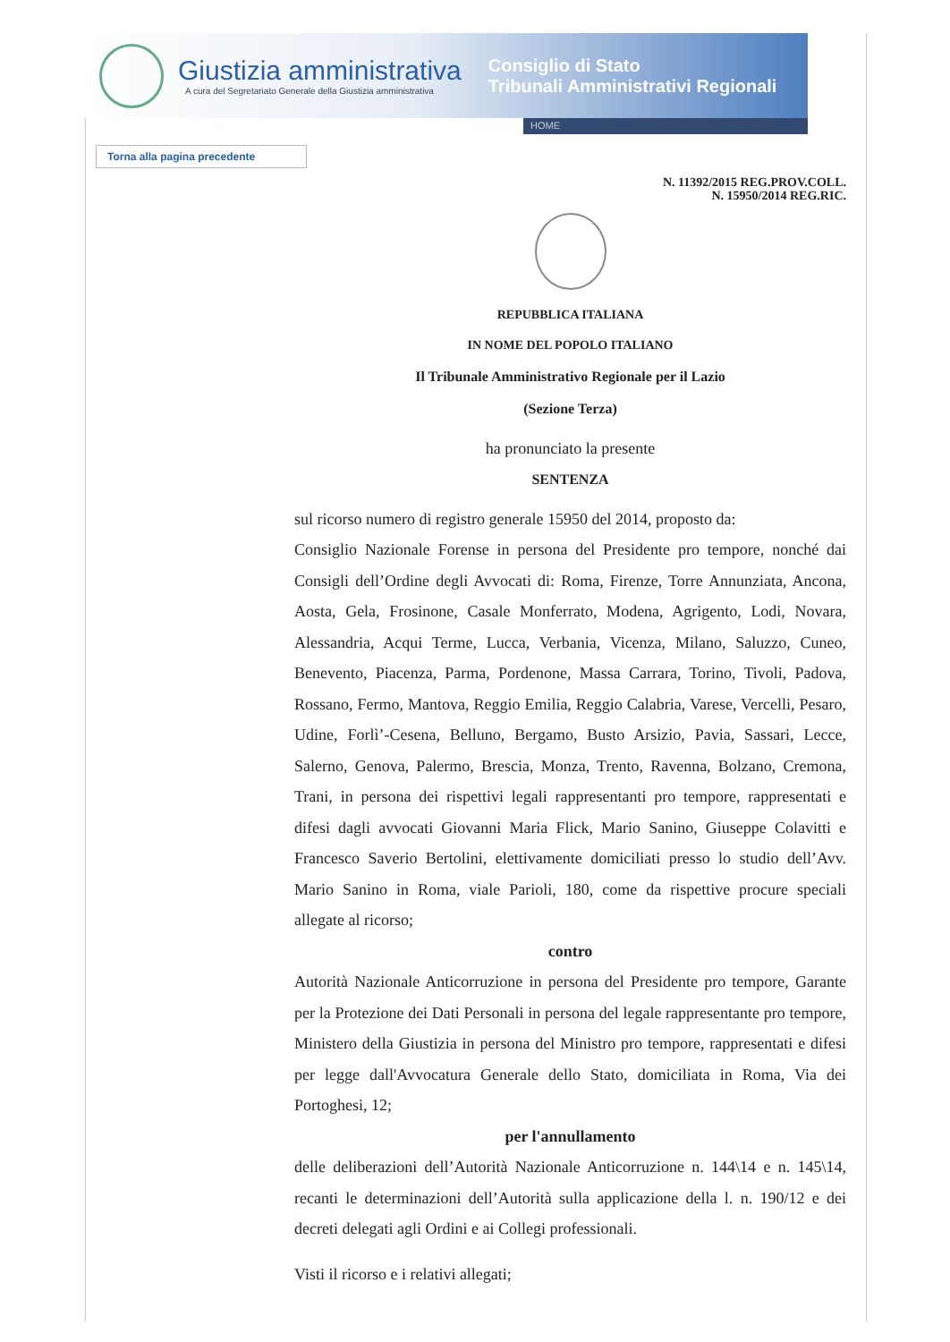Giustizia amministrativa
A cura del Segretariato Generale della Giustizia amministrativa
Consiglio di Stato
Tribunali Amministrativi Regionali
HOME
Torna alla pagina precedente
N. 11392/2015 REG.PROV.COLL.
N. 15950/2014 REG.RIC.
REPUBBLICA ITALIANA
IN NOME DEL POPOLO ITALIANO
Il Tribunale Amministrativo Regionale per il Lazio
(Sezione Terza)
ha pronunciato la presente
SENTENZA
sul ricorso numero di registro generale 15950 del 2014, proposto da:
Consiglio Nazionale Forense in persona del Presidente pro tempore, nonché dai Consigli dell’Ordine degli Avvocati di: Roma, Firenze, Torre Annunziata, Ancona, Aosta, Gela, Frosinone, Casale Monferrato, Modena, Agrigento, Lodi, Novara, Alessandria, Acqui Terme, Lucca, Verbania, Vicenza, Milano, Saluzzo, Cuneo, Benevento, Piacenza, Parma, Pordenone, Massa Carrara, Torino, Tivoli, Padova, Rossano, Fermo, Mantova, Reggio Emilia, Reggio Calabria, Varese, Vercelli, Pesaro, Udine, Forlì’-Cesena, Belluno, Bergamo, Busto Arsizio, Pavia, Sassari, Lecce, Salerno, Genova, Palermo, Brescia, Monza, Trento, Ravenna, Bolzano, Cremona, Trani, in persona dei rispettivi legali rappresentanti pro tempore, rappresentati e difesi dagli avvocati Giovanni Maria Flick, Mario Sanino, Giuseppe Colavitti e Francesco Saverio Bertolini, elettivamente domiciliati presso lo studio dell’Avv. Mario Sanino in Roma, viale Parioli, 180, come da rispettive procure speciali allegate al ricorso;
contro
Autorità Nazionale Anticorruzione in persona del Presidente pro tempore, Garante per la Protezione dei Dati Personali in persona del legale rappresentante pro tempore, Ministero della Giustizia in persona del Ministro pro tempore, rappresentati e difesi per legge dall'Avvocatura Generale dello Stato, domiciliata in Roma, Via dei Portoghesi, 12;
per l'annullamento
delle deliberazioni dell’Autorità Nazionale Anticorruzione n. 144\14 e n. 145\14, recanti le determinazioni dell’Autorità sulla applicazione della l. n. 190/12 e dei decreti delegati agli Ordini e ai Collegi professionali.
Visti il ricorso e i relativi allegati;